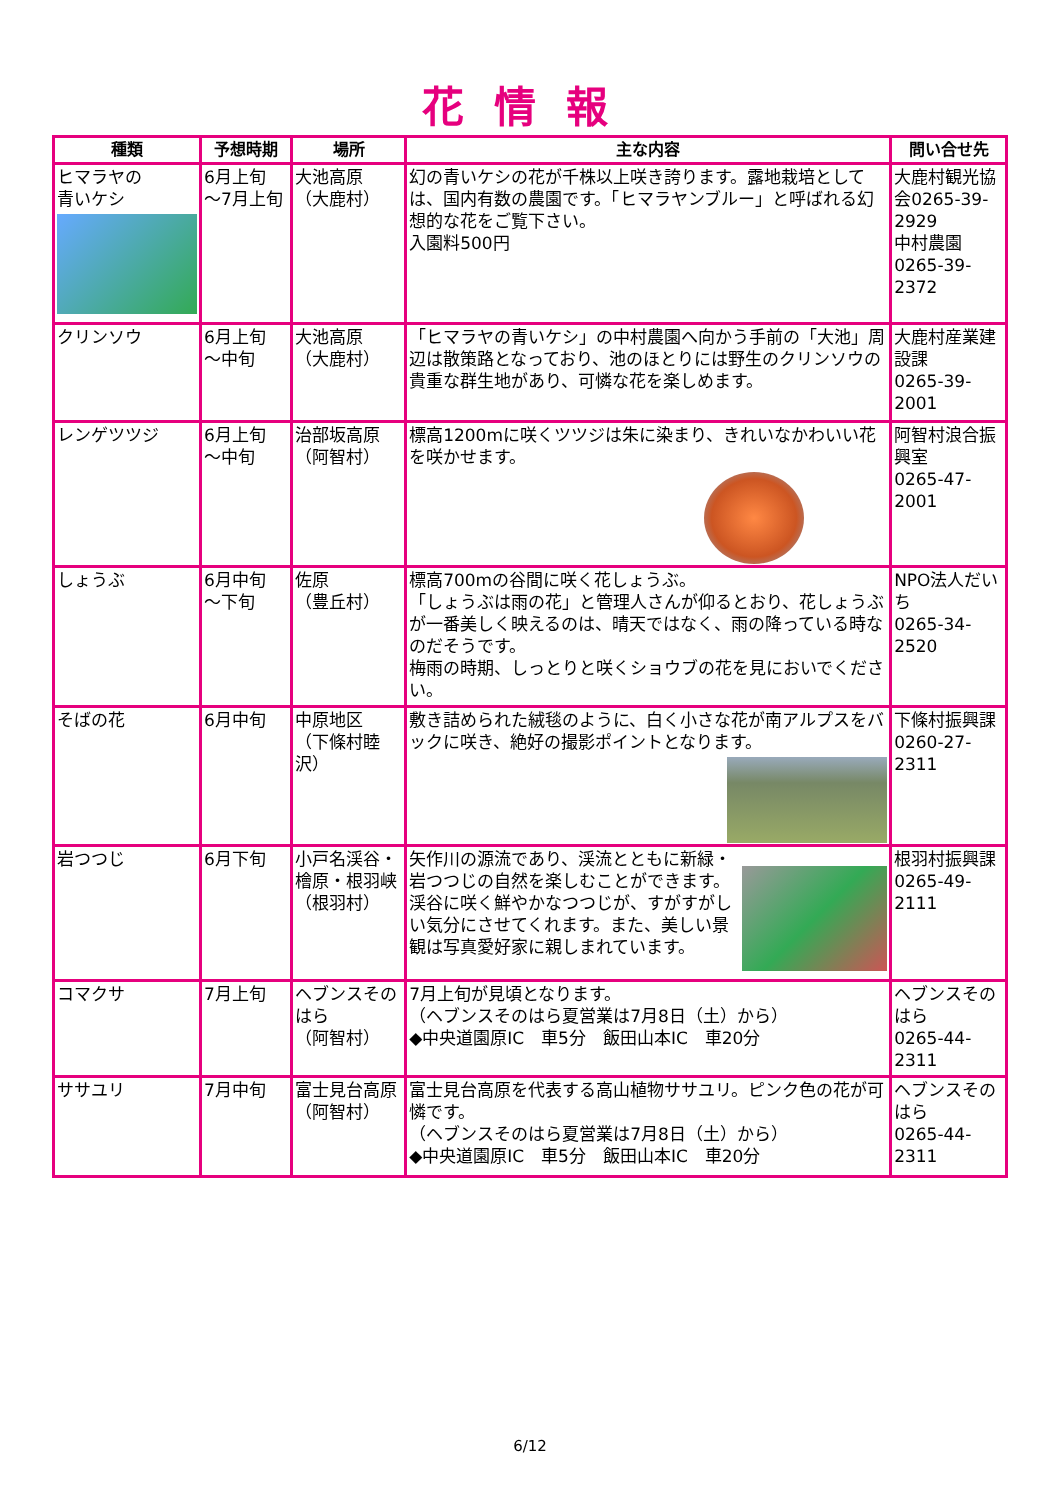花情報
| 種類 | 予想時期 | 場所 | 主な内容 | 問い合せ先 |
| --- | --- | --- | --- | --- |
| ヒマラヤの 青いケシ | 6月上旬 ～7月上旬 | 大池高原 （大鹿村） | 幻の青いケシの花が千株以上咲き誇ります。露地栽培としては、国内有数の農園です。「ヒマラヤンブルー」と呼ばれる幻想的な花をご覧下さい。 入園料500円 | 大鹿村観光協会0265-39-2929 中村農園 0265-39-2372 |
| クリンソウ | 6月上旬 ～中旬 | 大池高原 （大鹿村） | 「ヒマラヤの青いケシ」の中村農園へ向かう手前の「大池」周辺は散策路となっており、池のほとりには野生のクリンソウの貴重な群生地があり、可憐な花を楽しめます。 | 大鹿村産業建設課 0265-39-2001 |
| レンゲツツジ | 6月上旬 ～中旬 | 治部坂高原 （阿智村） | 標高1200mに咲くツツジは朱に染まり、きれいなかわいい花を咲かせます。 | 阿智村浪合振興室 0265-47-2001 |
| しょうぶ | 6月中旬 ～下旬 | 佐原 （豊丘村） | 標高700mの谷間に咲く花しょうぶ。 「しょうぶは雨の花」と管理人さんが仰るとおり、花しょうぶが一番美しく映えるのは、晴天ではなく、雨の降っている時なのだそうです。 梅雨の時期、しっとりと咲くショウブの花を見においでください。 | NPO法人だいち 0265-34-2520 |
| そばの花 | 6月中旬 | 中原地区 （下條村睦沢） | 敷き詰められた絨毯のように、白く小さな花が南アルプスをバックに咲き、絶好の撮影ポイントとなります。 | 下條村振興課 0260-27-2311 |
| 岩つつじ | 6月下旬 | 小戸名渓谷・檜原・根羽峡 （根羽村） | 矢作川の源流であり、渓流とともに新緑・岩つつじの自然を楽しむことができます。渓谷に咲く鮮やかなつつじが、すがすがしい気分にさせてくれます。また、美しい景観は写真愛好家に親しまれています。 | 根羽村振興課 0265-49-2111 |
| コマクサ | 7月上旬 | ヘブンスそのはら （阿智村） | 7月上旬が見頃となります。 （ヘブンスそのはら夏営業は7月8日（土）から） ◆中央道園原IC 車5分 飯田山本IC 車20分 | ヘブンスそのはら 0265-44-2311 |
| ササユリ | 7月中旬 | 富士見台高原 （阿智村） | 富士見台高原を代表する高山植物ササユリ。ピンク色の花が可憐です。 （ヘブンスそのはら夏営業は7月8日（土）から） ◆中央道園原IC 車5分 飯田山本IC 車20分 | ヘブンスそのはら 0265-44-2311 |
6/12